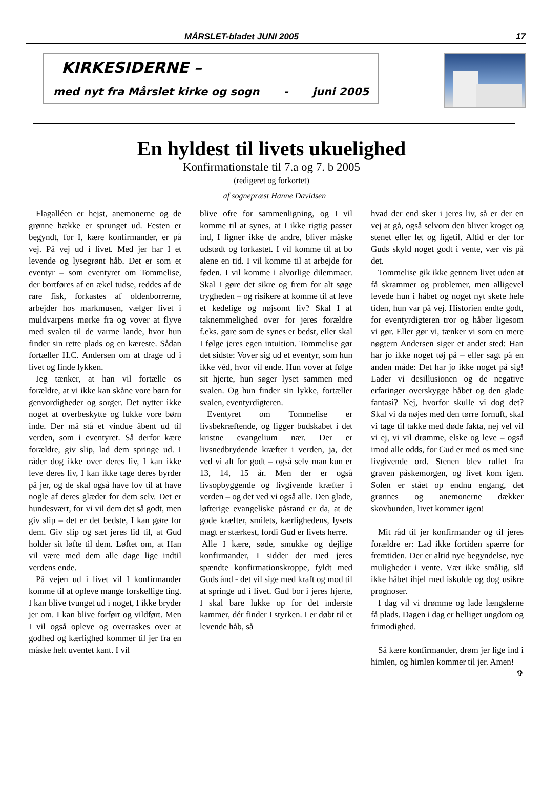MÅRSLET-bladet JUNI 2005 17
KIRKESIDERNE –
med nyt fra Mårslet kirke og sogn - juni 2005
En hyldest til livets ukuelighed
Konfirmationstale til 7.a og 7. b 2005
(redigeret og forkortet)
af sognepræst Hanne Davidsen
Flagalléen er hejst, anemonerne og de grønne hække er sprunget ud. Festen er begyndt, for I, kære konfirmander, er på vej. På vej ud i livet. Med jer har I et levende og lysegrønt håb. Det er som et eventyr – som eventyret om Tommelise, der bortføres af en ækel tudse, reddes af de rare fisk, forkastes af oldenborrerne, arbejder hos markmusen, vælger livet i muldvarpens mørke fra og vover at flyve med svalen til de varme lande, hvor hun finder sin rette plads og en kæreste. Sådan fortæller H.C. Andersen om at drage ud i livet og finde lykken.
Jeg tænker, at han vil fortælle os forældre, at vi ikke kan skåne vore børn for genvordigheder og sorger. Det nytter ikke noget at overbeskytte og lukke vore børn inde. Der må stå et vindue åbent ud til verden, som i eventyret. Så derfor kære forældre, giv slip, lad dem springe ud. I råder dog ikke over deres liv, I kan ikke leve deres liv, I kan ikke tage deres byrder på jer, og de skal også have lov til at have nogle af deres glæder for dem selv. Det er hundesvært, for vi vil dem det så godt, men giv slip – det er det bedste, I kan gøre for dem. Giv slip og sæt jeres lid til, at Gud holder sit løfte til dem. Løftet om, at Han vil være med dem alle dage lige indtil verdens ende.
På vejen ud i livet vil I konfirmander komme til at opleve mange forskellige ting. I kan blive tvunget ud i noget, I ikke bryder jer om. I kan blive forført og vildført. Men I vil også opleve og overraskes over at godhed og kærlighed kommer til jer fra en måske helt uventet kant. I vil
blive ofre for sammenligning, og I vil komme til at synes, at I ikke rigtig passer ind, I ligner ikke de andre, bliver måske udstødt og forkastet. I vil komme til at bo alene en tid. I vil komme til at arbejde for føden. I vil komme i alvorlige dilemmaer. Skal I gøre det sikre og frem for alt søge trygheden – og risikere at komme til at leve et kedelige og nøjsomt liv? Skal I af taknemmelighed over for jeres forældre f.eks. gøre som de synes er bedst, eller skal I følge jeres egen intuition. Tommelise gør det sidste: Vover sig ud et eventyr, som hun ikke véd, hvor vil ende. Hun vover at følge sit hjerte, hun søger lyset sammen med svalen. Og hun finder sin lykke, fortæller svalen, eventyrdigteren.
Eventyret om Tommelise er livsbekræftende, og ligger budskabet i det kristne evangelium nær. Der er livsnedbrydende kræfter i verden, ja, det ved vi alt for godt – også selv man kun er 13, 14, 15 år. Men der er også livsopbyggende og livgivende kræfter i verden – og det ved vi også alle. Den glade, løfterige evangeliske påstand er da, at de gode kræfter, smilets, kærlighedens, lysets magt er stærkest, fordi Gud er livets herre.
Alle I kære, søde, smukke og dejlige konfirmander, I sidder der med jeres spændte konfirmationskroppe, fyldt med Guds ånd - det vil sige med kraft og mod til at springe ud i livet. Gud bor i jeres hjerte, I skal bare lukke op for det inderste kammer, dér finder I styrken. I er døbt til et levende håb, så
hvad der end sker i jeres liv, så er der en vej at gå, også selvom den bliver kroget og stenet eller let og ligetil. Altid er der for Guds skyld noget godt i vente, vær vis på det.
Tommelise gik ikke gennem livet uden at få skrammer og problemer, men alligevel levede hun i håbet og noget nyt skete hele tiden, hun var på vej. Historien endte godt, for eventyrdigteren tror og håber ligesom vi gør. Eller gør vi, tænker vi som en mere nøgtern Andersen siger et andet sted: Han har jo ikke noget tøj på – eller sagt på en anden måde: Det har jo ikke noget på sig! Lader vi desillusionen og de negative erfaringer overskygge håbet og den glade fantasi? Nej, hvorfor skulle vi dog det? Skal vi da nøjes med den tørre fornuft, skal vi tage til takke med døde fakta, nej vel vil vi ej, vi vil drømme, elske og leve – også imod alle odds, for Gud er med os med sine livgivende ord. Stenen blev rullet fra graven påskemorgen, og livet kom igen. Solen er stået op endnu engang, det grønnes og anemonerne dækker skovbunden, livet kommer igen!
Mit råd til jer konfirmander og til jeres forældre er: Lad ikke fortiden spærre for fremtiden. Der er altid nye begyndelse, nye muligheder i vente. Vær ikke smålig, slå ikke håbet ihjel med iskolde og dog usikre prognoser.
I dag vil vi drømme og lade længslerne få plads. Dagen i dag er helliget ungdom og frimodighed.
Så kære konfirmander, drøm jer lige ind i himlen, og himlen kommer til jer. Amen! ✞